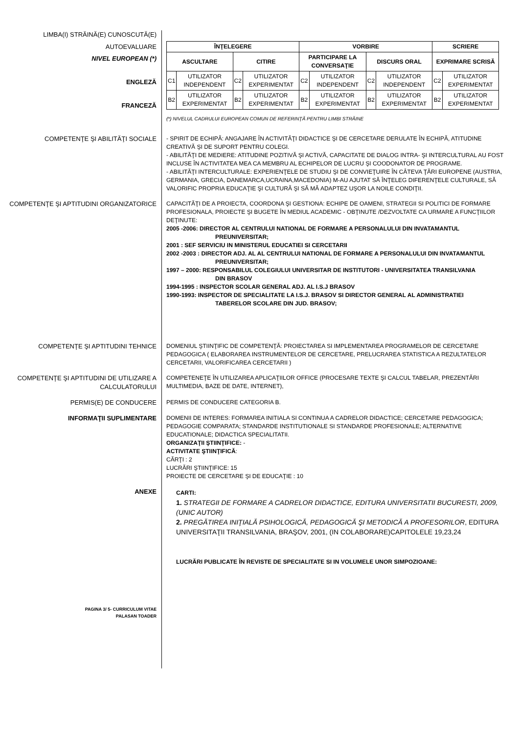LIMBA(I) STRĂINĂ(E) CUNOSCUTĂ(E)
AUTOEVALUARE
NIVEL EUROPEAN (*)
ENGLEZĂ
FRANCEZĂ
| ÎNŢELEGERE | | | | VORBIRE | | | | SCRIERE | |
| --- | --- | --- | --- | --- | --- | --- | --- | --- | --- |
| ASCULTARE | | CITIRE | | PARTICIPARE LA CONVERSAŢIE | | DISCURS ORAL | | EXPRIMARE SCRISĂ | |
| C1 | UTILIZATOR INDEPENDENT | C2 | UTILIZATOR EXPERIMENTAT | C2 | UTILIZATOR INDEPENDENT | C2 | UTILIZATOR INDEPENDENT | C2 | UTILIZATOR EXPERIMENTAT |
| B2 | UTILIZATOR EXPERIMENTAT | B2 | UTILIZATOR EXPERIMENTAT | B2 | UTILIZATOR EXPERIMENTAT | B2 | UTILIZATOR EXPERIMENTAT | B2 | UTILIZATOR EXPERIMENTAT |
(*) NIVELUL CADRULUI EUROPEAN COMUN DE REFERINŢĂ PENTRU LIMBI STRĂINE
COMPETENŢE ŞI ABILITĂŢI SOCIALE
- SPIRIT DE ECHIPĂ: ANGAJARE ÎN ACTIVITĂŢI DIDACTICE ŞI DE CERCETARE DERULATE ÎN ECHIPĂ, ATITUDINE CREATIVĂ ŞI DE SUPORT PENTRU COLEGI.
- ABILITĂŢI DE MEDIERE: ATITUDINE POZITIVĂ ŞI ACTIVĂ, CAPACITATE DE DIALOG INTRA- ŞI INTERCULTURAL AU FOST INCLUSE ÎN ACTIVITATEA MEA CA MEMBRU AL ECHIPELOR DE LUCRU ŞI COODONATOR DE PROGRAME.
- ABILITĂŢI INTERCULTURALE: EXPERIENŢELE DE STUDIU ŞI DE CONVIEŢUIRE ÎN CÂTEVA ŢĂRI EUROPENE (AUSTRIA, GERMANIA, GRECIA, DANEMARCA,UCRAINA,MACEDONIA) M-AU AJUTAT SĂ ÎNŢELEG DIFERENŢELE CULTURALE, SĂ VALORIFIC PROPRIA EDUCAŢIE ŞI CULTURĂ ŞI SĂ MĂ ADAPTEZ UŞOR LA NOILE CONDIŢII.
COMPETENŢE ŞI APTITUDINI ORGANIZATORICE
CAPACITĂŢI DE A PROIECTA, COORDONA ŞI GESTIONA: ECHIPE DE OAMENI, STRATEGII SI POLITICI DE FORMARE PROFESIONALA, PROIECTE ŞI BUGETE ÎN MEDIUL ACADEMIC - OBŢINUTE /DEZVOLTATE CA URMARE A FUNCŢIILOR DEŢINUTE:
2005 -2006: DIRECTOR AL CENTRULUI NATIONAL DE FORMARE A PERSONALULUI DIN INVATAMANTUL
PREUNIVERSITAR;
2001 : SEF SERVICIU IN MINISTERUL EDUCATIEI SI CERCETARII
2002 -2003 : DIRECTOR ADJ. AL AL CENTRULUI NATIONAL DE FORMARE A PERSONALULUI DIN INVATAMANTUL
PREUNIVERSITAR;
1997 – 2000: RESPONSABILUL COLEGIULUI UNIVERSITAR DE INSTITUTORI - UNIVERSITATEA TRANSILVANIA
DIN BRASOV
1994-1995 : INSPECTOR SCOLAR GENERAL ADJ. AL I.S.J BRASOV
1990-1993: INSPECTOR DE SPECIALITATE LA I.S.J. BRASOV SI DIRECTOR GENERAL AL ADMINISTRATIEI
TABERELOR SCOLARE DIN JUD. BRASOV;
COMPETENŢE ŞI APTITUDINI TEHNICE
DOMENIUL ŞTIINŢIFIC DE COMPETENŢĂ: PROIECTAREA SI IMPLEMENTAREA PROGRAMELOR DE CERCETARE PEDAGOGICA ( ELABORAREA INSTRUMENTELOR DE CERCETARE, PRELUCRAREA STATISTICA A REZULTATELOR CERCETARII, VALORIFICAREA CERCETARII )
COMPETENŢE ŞI APTITUDINI DE UTILIZARE A CALCULATORULUI
COMPETENEŢE ÎN UTILIZAREA APLICAŢIILOR OFFICE (PROCESARE TEXTE ŞI CALCUL TABELAR, PREZENTĂRI MULTIMEDIA, BAZE DE DATE, INTERNET),
PERMIS(E) DE CONDUCERE
PERMIS DE CONDUCERE CATEGORIA B.
INFORMAŢII SUPLIMENTARE
DOMENII DE INTERES: FORMAREA INITIALA SI CONTINUA A CADRELOR DIDACTICE; CERCETARE PEDAGOGICA; PEDAGOGIE COMPARATA; STANDARDE INSTITUTIONALE SI STANDARDE PROFESIONALE; ALTERNATIVE EDUCATIONALE; DIDACTICA SPECIALITATII.
ORGANIZAŢII ŞTIINŢIFICE: -
ACTIVITATE ŞTIINŢIFICĂ:
CĂRŢI : 2
LUCRĂRI ŞTIINŢIFICE: 15
PROIECTE DE CERCETARE ŞI DE EDUCAŢIE : 10
ANEXE
CARTI:
1. STRATEGII DE FORMARE A CADRELOR DIDACTICE, EDITURA UNIVERSITATII BUCURESTI, 2009, (UNIC AUTOR)
2. PREGĂTIREA INIŢIALĂ PSIHOLOGICĂ, PEDAGOGICĂ ŞI METODICĂ A PROFESORILOR, EDITURA UNIVERSITAŢII TRANSILVANIA, BRAŞOV, 2001, (IN COLABORARE)CAPITOLELE 19,23,24
LUCRĂRI PUBLICATE ÎN REVISTE DE SPECIALITATE SI IN VOLUMELE UNOR SIMPOZIOANE:
PAGINA 3/ 5- CURRICULUM VITAE
PALASAN TOADER